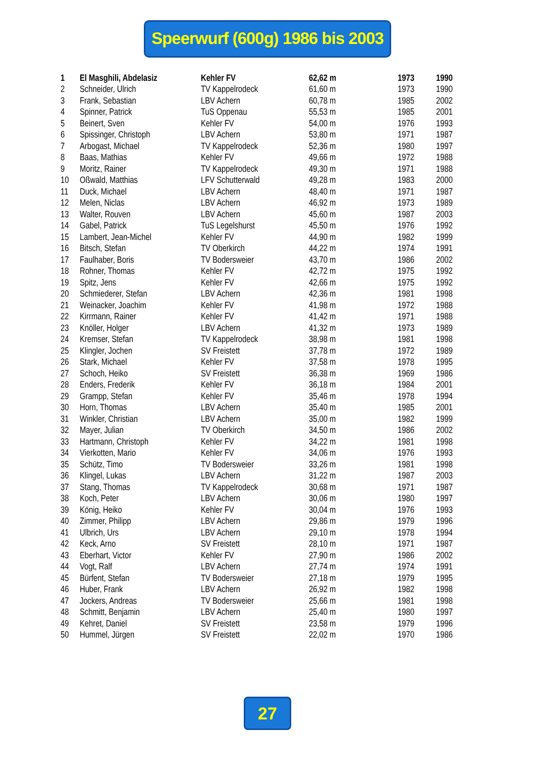Speerwurf (600g) 1986 bis 2003
| 1 | El Masghili, Abdelasiz | Kehler FV | 62,62 m | 1973 | 1990 |
| 2 | Schneider, Ulrich | TV Kappelrodeck | 61,60 m | 1973 | 1990 |
| 3 | Frank, Sebastian | LBV Achern | 60,78 m | 1985 | 2002 |
| 4 | Spinner, Patrick | TuS Oppenau | 55,53 m | 1985 | 2001 |
| 5 | Beinert, Sven | Kehler FV | 54,00 m | 1976 | 1993 |
| 6 | Spissinger, Christoph | LBV Achern | 53,80 m | 1971 | 1987 |
| 7 | Arbogast, Michael | TV Kappelrodeck | 52,36 m | 1980 | 1997 |
| 8 | Baas, Mathias | Kehler FV | 49,66 m | 1972 | 1988 |
| 9 | Moritz, Rainer | TV Kappelrodeck | 49,30 m | 1971 | 1988 |
| 10 | Oßwald, Matthias | LFV Schutterwald | 49,28 m | 1983 | 2000 |
| 11 | Duck, Michael | LBV Achern | 48,40 m | 1971 | 1987 |
| 12 | Melen, Niclas | LBV Achern | 46,92 m | 1973 | 1989 |
| 13 | Walter, Rouven | LBV Achern | 45,60 m | 1987 | 2003 |
| 14 | Gabel, Patrick | TuS Legelshurst | 45,50 m | 1976 | 1992 |
| 15 | Lambert, Jean-Michel | Kehler FV | 44,90 m | 1982 | 1999 |
| 16 | Bitsch, Stefan | TV Oberkirch | 44,22 m | 1974 | 1991 |
| 17 | Faulhaber, Boris | TV Bodersweier | 43,70 m | 1986 | 2002 |
| 18 | Rohner, Thomas | Kehler FV | 42,72 m | 1975 | 1992 |
| 19 | Spitz, Jens | Kehler FV | 42,66 m | 1975 | 1992 |
| 20 | Schmiederer, Stefan | LBV Achern | 42,36 m | 1981 | 1998 |
| 21 | Weinacker, Joachim | Kehler FV | 41,98 m | 1972 | 1988 |
| 22 | Kirrmann, Rainer | Kehler FV | 41,42 m | 1971 | 1988 |
| 23 | Knöller, Holger | LBV Achern | 41,32 m | 1973 | 1989 |
| 24 | Kremser, Stefan | TV Kappelrodeck | 38,98 m | 1981 | 1998 |
| 25 | Klingler, Jochen | SV Freistett | 37,78 m | 1972 | 1989 |
| 26 | Stark, Michael | Kehler FV | 37,58 m | 1978 | 1995 |
| 27 | Schoch, Heiko | SV Freistett | 36,38 m | 1969 | 1986 |
| 28 | Enders, Frederik | Kehler FV | 36,18 m | 1984 | 2001 |
| 29 | Grampp, Stefan | Kehler FV | 35,46 m | 1978 | 1994 |
| 30 | Horn, Thomas | LBV Achern | 35,40 m | 1985 | 2001 |
| 31 | Winkler, Christian | LBV Achern | 35,00 m | 1982 | 1999 |
| 32 | Mayer, Julian | TV Oberkirch | 34,50 m | 1986 | 2002 |
| 33 | Hartmann, Christoph | Kehler FV | 34,22 m | 1981 | 1998 |
| 34 | Vierkotten, Mario | Kehler FV | 34,06 m | 1976 | 1993 |
| 35 | Schütz, Timo | TV Bodersweier | 33,26 m | 1981 | 1998 |
| 36 | Klingel, Lukas | LBV Achern | 31,22 m | 1987 | 2003 |
| 37 | Stang, Thomas | TV Kappelrodeck | 30,68 m | 1971 | 1987 |
| 38 | Koch, Peter | LBV Achern | 30,06 m | 1980 | 1997 |
| 39 | König, Heiko | Kehler FV | 30,04 m | 1976 | 1993 |
| 40 | Zimmer, Philipp | LBV Achern | 29,86 m | 1979 | 1996 |
| 41 | Ulbrich, Urs | LBV Achern | 29,10 m | 1978 | 1994 |
| 42 | Keck, Arno | SV Freistett | 28,10 m | 1971 | 1987 |
| 43 | Eberhart, Victor | Kehler FV | 27,90 m | 1986 | 2002 |
| 44 | Vogt, Ralf | LBV Achern | 27,74 m | 1974 | 1991 |
| 45 | Bürfent, Stefan | TV Bodersweier | 27,18 m | 1979 | 1995 |
| 46 | Huber, Frank | LBV Achern | 26,92 m | 1982 | 1998 |
| 47 | Jockers, Andreas | TV Bodersweier | 25,66 m | 1981 | 1998 |
| 48 | Schmitt, Benjamin | LBV Achern | 25,40 m | 1980 | 1997 |
| 49 | Kehret, Daniel | SV Freistett | 23,58 m | 1979 | 1996 |
| 50 | Hummel, Jürgen | SV Freistett | 22,02 m | 1970 | 1986 |
27